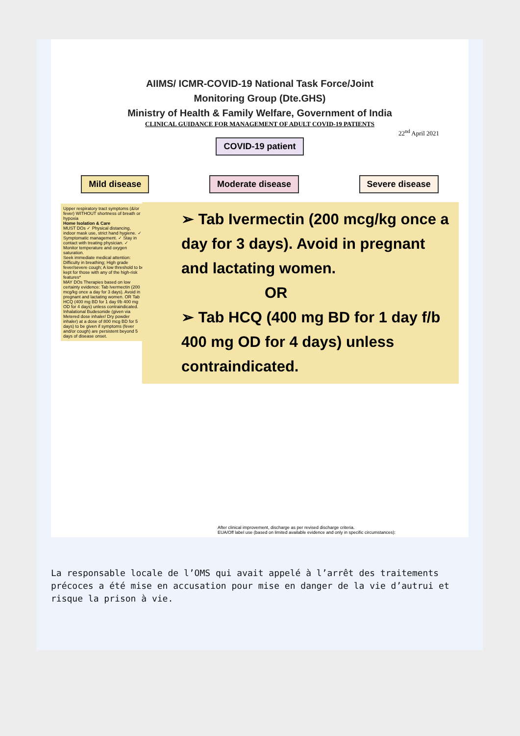AIIMS/ ICMR-COVID-19 National Task Force/Joint
Monitoring Group (Dte.GHS)
Ministry of Health & Family Welfare, Government of India
CLINICAL GUIDANCE FOR MANAGEMENT OF ADULT COVID-19 PATIENTS
22<sup>nd</sup> April 2021
COVID-19 patient
Mild disease Moderate disease Severe disease
Upper respiratory tract symptoms (&/or fever) WITHOUT shortness of breath or hypoxia
Home Isolation & Care
MUST DOs ✓ Physical distancing, indoor mask use, strict hand hygiene. ✓ Symptomatic management. ✓ Stay in contact with treating physician. ✓ Monitor temperature and oxygen saturation.
Seek immediate medical attention: Difficulty in breathing; High grade fever/severe cough; A low threshold to be kept for those with any of the high-risk features*
MAY DOs Therapies based on low certainty evidence: Tab Ivermectin (200 mcg/kg once a day for 3 days). Avoid in pregnant and lactating women. OR Tab HCQ (400 mg BD for 1 day f/b 400 mg OD for 4 days) unless contraindicated. Inhalational Budesonide (given via Metered dose inhaler/ Dry powder inhaler) at a dose of 800 mcg BD for 5 days) to be given if symptoms (fever and/or cough) are persistent beyond 5 days of disease onset.
➢ Tab Ivermectin (200 mcg/kg once a day for 3 days). Avoid in pregnant and lactating women.
OR
➢ Tab HCQ (400 mg BD for 1 day f/b 400 mg OD for 4 days) unless contraindicated.
After clinical improvement, discharge as per revised discharge criteria.
EUA/Off label use (based on limited available evidence and only in specific circumstances):
La responsable locale de l’OMS qui avait appelé à l’arrêt des traitements précoces a été mise en accusation pour mise en danger de la vie d’autrui et risque la prison à vie.